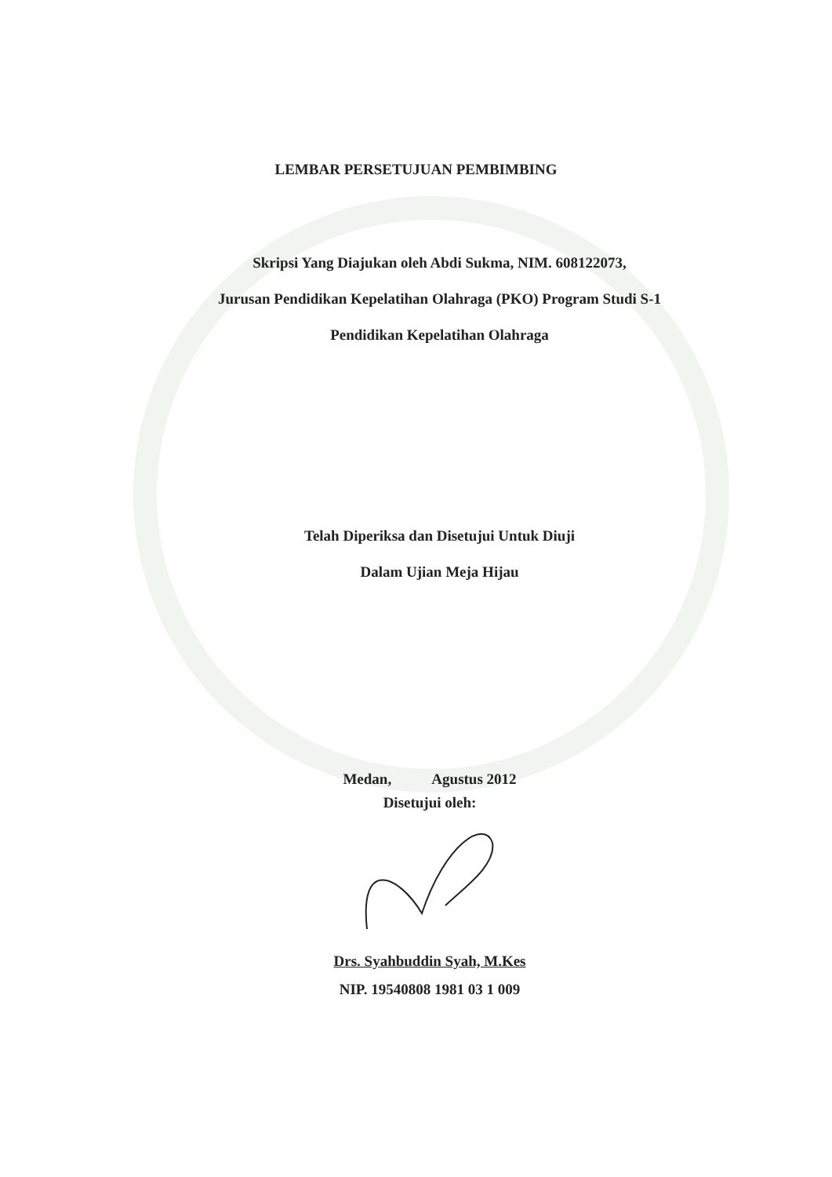LEMBAR PERSETUJUAN PEMBIMBING
Skripsi Yang Diajukan oleh Abdi Sukma, NIM. 608122073,
Jurusan Pendidikan Kepelatihan Olahraga (PKO) Program Studi S-1
Pendidikan Kepelatihan Olahraga
Telah Diperiksa dan Disetujui Untuk Diuji
Dalam Ujian Meja Hijau
Medan, Agustus 2012
Disetujui oleh:
Drs. Syahbuddin Syah, M.Kes
NIP. 19540808 1981 03 1 009